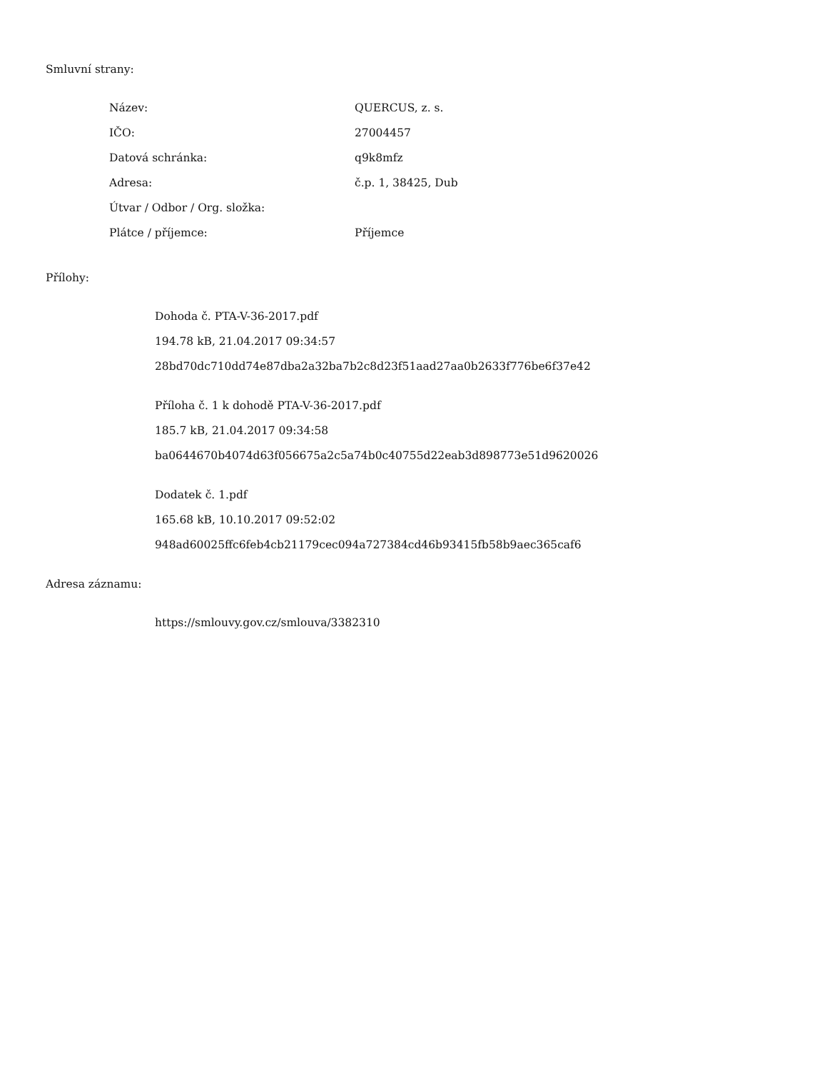Smluvní strany:
| Název: | QUERCUS, z. s. |
| IČO: | 27004457 |
| Datová schránka: | q9k8mfz |
| Adresa: | č.p. 1, 38425, Dub |
| Útvar / Odbor / Org. složka: | |
| Plátce / příjemce: | Příjemce |
Přílohy:
Dohoda č. PTA-V-36-2017.pdf
194.78 kB, 21.04.2017 09:34:57
28bd70dc710dd74e87dba2a32ba7b2c8d23f51aad27aa0b2633f776be6f37e42
Příloha č. 1 k dohodě PTA-V-36-2017.pdf
185.7 kB, 21.04.2017 09:34:58
ba0644670b4074d63f056675a2c5a74b0c40755d22eab3d898773e51d9620026
Dodatek č. 1.pdf
165.68 kB, 10.10.2017 09:52:02
948ad60025ffc6feb4cb21179cec094a727384cd46b93415fb58b9aec365caf6
Adresa záznamu:
https://smlouvy.gov.cz/smlouva/3382310